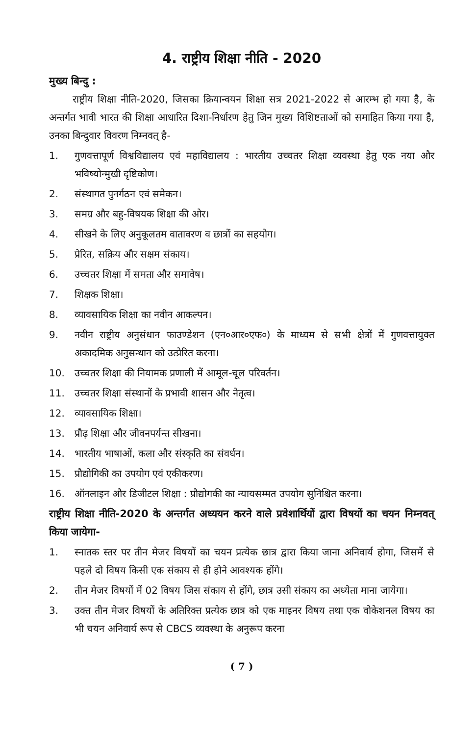4. राष्ट्रीय शिक्षा नीति - 2020
मुख्य बिन्दु :
राष्ट्रीय शिक्षा नीति-2020, जिसका क्रियान्वयन शिक्षा सत्र 2021-2022 से आरम्भ हो गया है, के अन्तर्गत भावी भारत की शिक्षा आधारित दिशा-निर्धारण हेतु जिन मुख्य विशिष्टताओं को समाहित किया गया है, उनका बिन्दुवार विवरण निम्नवत् है-
1. गुणवत्तापूर्ण विश्वविद्यालय एवं महाविद्यालय : भारतीय उच्चतर शिक्षा व्यवस्था हेतु एक नया और भविष्योन्मुखी दृष्टिकोण।
2. संस्थागत पुनर्गठन एवं समेकन।
3. समग्र और बहु-विषयक शिक्षा की ओर।
4. सीखने के लिए अनुकूलतम वातावरण व छात्रों का सहयोग।
5. प्रेरित, सक्रिय और सक्षम संकाय।
6. उच्चतर शिक्षा में समता और समावेष।
7. शिक्षक शिक्षा।
8. व्यावसायिक शिक्षा का नवीन आकल्पन।
9. नवीन राष्ट्रीय अनुसंधान फाउण्डेशन (एन०आर०एफ०) के माध्यम से सभी क्षेत्रों में गुणवत्तायुक्त अकादमिक अनुसन्धान को उत्प्रेरित करना।
10. उच्चतर शिक्षा की नियामक प्रणाली में आमूल-चूल परिवर्तन।
11. उच्चतर शिक्षा संस्थानों के प्रभावी शासन और नेतृत्व।
12. व्यावसायिक शिक्षा।
13. प्रौढ़ शिक्षा और जीवनपर्यन्त सीखना।
14. भारतीय भाषाओं, कला और संस्कृति का संवर्धन।
15. प्रौद्योगिकी का उपयोग एवं एकीकरण।
16. ऑनलाइन और डिजीटल शिक्षा : प्रौद्योगकी का न्यायसम्मत उपयोग सुनिश्चित करना।
राष्ट्रीय शिक्षा नीति-2020 के अन्तर्गत अध्ययन करने वाले प्रवेशार्थियों द्वारा विषयों का चयन निम्नवत् किया जायेगा-
1. स्नातक स्तर पर तीन मेजर विषयों का चयन प्रत्येक छात्र द्वारा किया जाना अनिवार्य होगा, जिसमें से पहले दो विषय किसी एक संकाय से ही होने आवश्यक होंगे।
2. तीन मेजर विषयों में 02 विषय जिस संकाय से होंगे, छात्र उसी संकाय का अध्येता माना जायेगा।
3. उक्त तीन मेजर विषयों के अतिरिक्त प्रत्येक छात्र को एक माइनर विषय तथा एक वोकेशनल विषय का भी चयन अनिवार्य रूप से CBCS व्यवस्था के अनुरूप करना
( 7 )